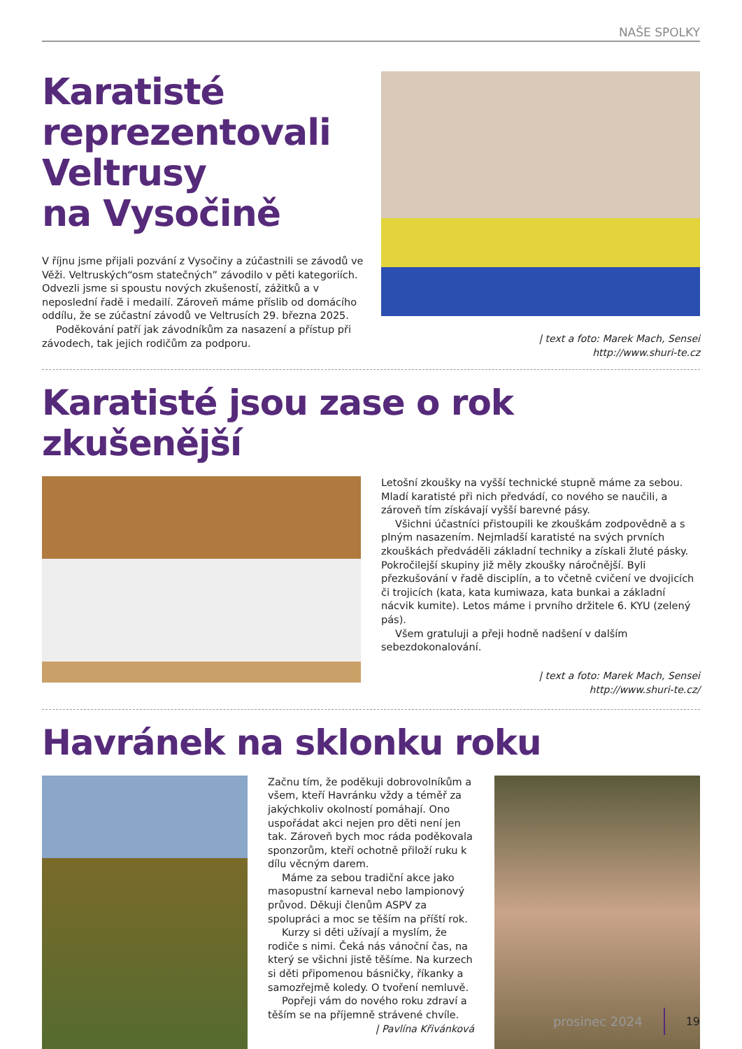NAŠE SPOLKY
Karatisté reprezentovali Veltrusy
na Vysočině
V říjnu jsme přijali pozvání z Vysočiny a zúčastnili se závodů ve Věži. Veltruských“osm statečných” závodilo v pěti kategoriích. Odvezli jsme si spoustu nových zkušeností, zážitků a v neposlední řadě i medailí. Zároveň máme příslib od domácího oddílu, že se zúčastní závodů ve Veltrusích 29. března 2025.
Poděkování patří jak závodníkům za nasazení a přístup při závodech, tak jejich rodičům za podporu.
| text a foto: Marek Mach, Sensei
http://www.shuri-te.cz
Karatisté jsou zase o rok zkušenější
Letošní zkoušky na vyšší technické stupně máme za sebou. Mladí karatisté při nich předvádí, co nového se naučili, a zároveň tím získávají vyšší barevné pásy.
Všichni účastníci přistoupili ke zkouškám zodpovědně a s plným nasazením. Nejmladší karatisté na svých prvních zkouškách předváděli základní techniky a získali žluté pásky. Pokročilejší skupiny již měly zkoušky náročnější. Byli přezkušování v řadě disciplín, a to včetně cvičení ve dvojicích či trojicích (kata, kata kumiwaza, kata bunkai a základní nácvik kumite). Letos máme i prvního držitele 6. KYU (zelený pás).
Všem gratuluji a přeji hodně nadšení v dalším sebezdokonalování.
| text a foto: Marek Mach, Sensei
http://www.shuri-te.cz/
Havránek na sklonku roku
Začnu tím, že poděkuji dobrovolníkům a všem, kteří Havránku vždy a téměř za jakýchkoliv okolností pomáhají. Ono uspořádat akci nejen pro děti není jen tak. Zároveň bych moc ráda poděkovala sponzorům, kteří ochotně přiloží ruku k dílu věcným darem.
Máme za sebou tradiční akce jako masopustní karneval nebo lampionový průvod. Děkuji členům ASPV za spolupráci a moc se těším na příští rok.
Kurzy si děti užívají a myslím, že rodiče s nimi. Čeká nás vánoční čas, na který se všichni jistě těšíme. Na kurzech si děti připomenou básničky, říkanky a samozřejmě koledy. O tvoření nemluvě.
Popřeji vám do nového roku zdraví a těším se na příjemně strávené chvíle.
| Pavlína Křivánková
prosinec 2024 19